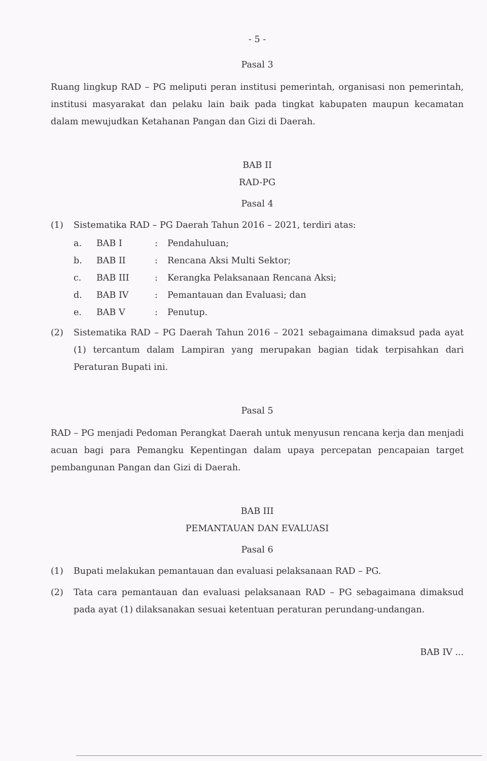- 5 -
Pasal 3
Ruang lingkup RAD – PG meliputi peran institusi pemerintah, organisasi non pemerintah, institusi masyarakat dan pelaku lain baik pada tingkat kabupaten maupun kecamatan dalam mewujudkan Ketahanan Pangan dan Gizi di Daerah.
BAB II
RAD-PG
Pasal 4
(1) Sistematika RAD – PG Daerah Tahun 2016 – 2021, terdiri atas:
a. BAB I: Pendahuluan;
b. BAB II: Rencana Aksi Multi Sektor;
c. BAB III: Kerangka Pelaksanaan Rencana Aksi;
d. BAB IV: Pemantauan dan Evaluasi; dan
e. BAB V: Penutup.
(2) Sistematika RAD – PG Daerah Tahun 2016 – 2021 sebagaimana dimaksud pada ayat (1) tercantum dalam Lampiran yang merupakan bagian tidak terpisahkan dari Peraturan Bupati ini.
Pasal 5
RAD – PG menjadi Pedoman Perangkat Daerah untuk menyusun rencana kerja dan menjadi acuan bagi para Pemangku Kepentingan dalam upaya percepatan pencapaian target pembangunan Pangan dan Gizi di Daerah.
BAB III
PEMANTAUAN DAN EVALUASI
Pasal 6
(1) Bupati melakukan pemantauan dan evaluasi pelaksanaan RAD – PG.
(2) Tata cara pemantauan dan evaluasi pelaksanaan RAD – PG sebagaimana dimaksud pada ayat (1) dilaksanakan sesuai ketentuan peraturan perundang-undangan.
BAB IV ...